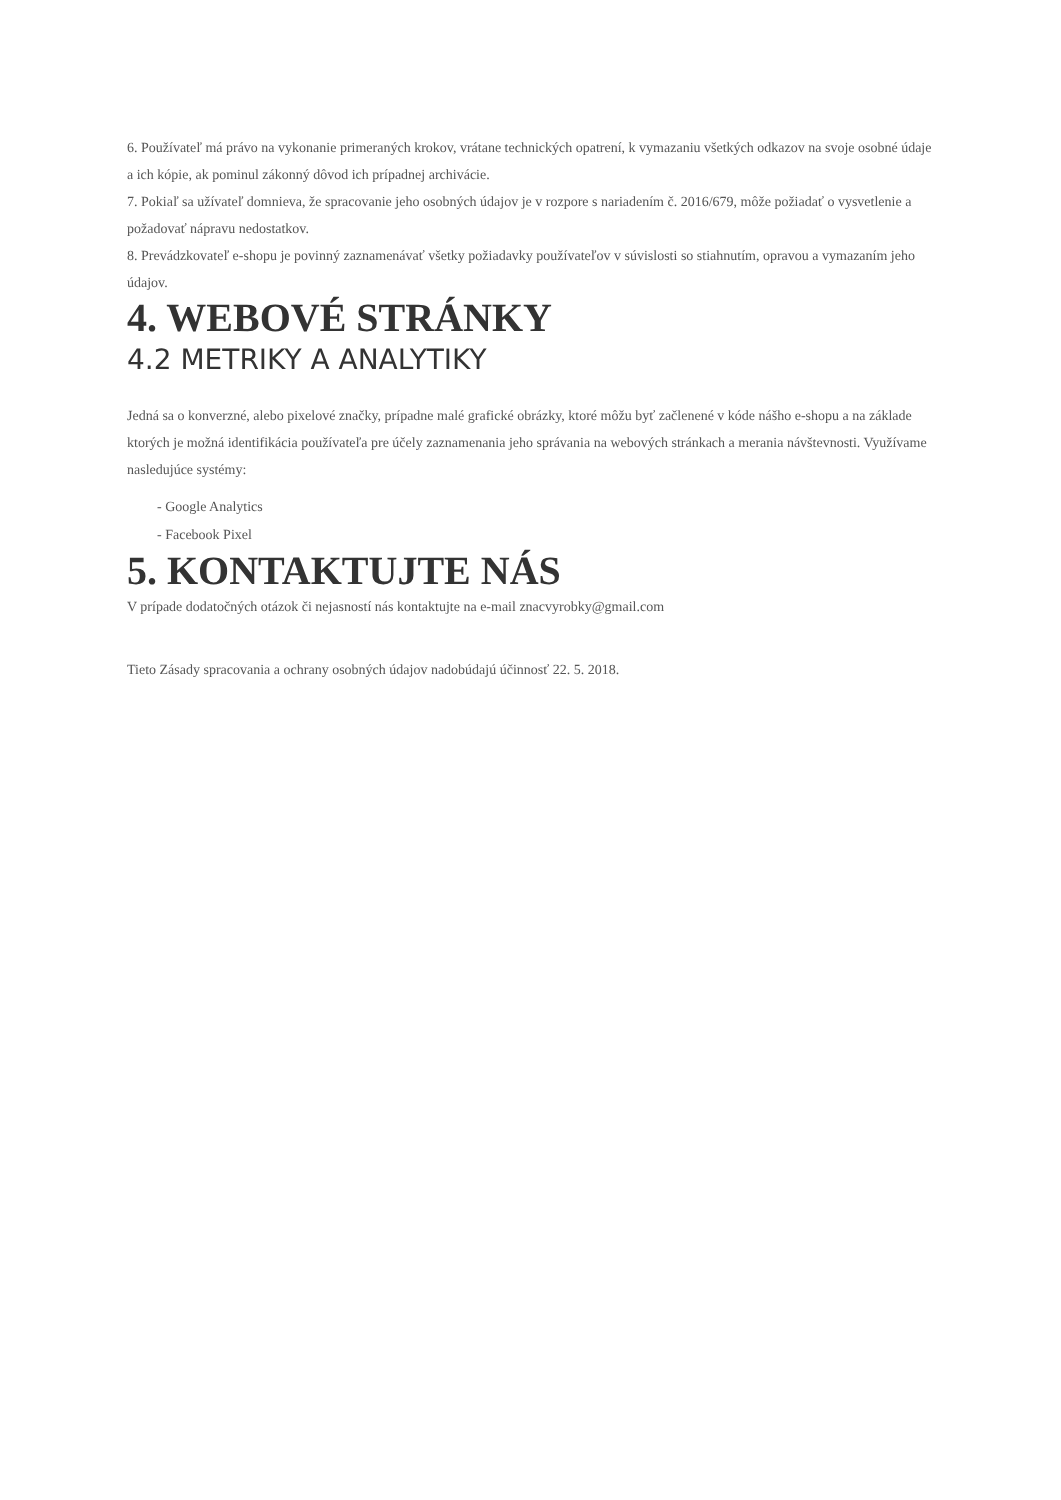6. Používateľ má právo na vykonanie primeraných krokov, vrátane technických opatrení, k vymazaniu všetkých odkazov na svoje osobné údaje a ich kópie, ak pominul zákonný dôvod ich prípadnej archivácie.
7. Pokiaľ sa užívateľ domnieva, že spracovanie jeho osobných údajov je v rozpore s nariadením č. 2016/679, môže požiadať o vysvetlenie a požadovať nápravu nedostatkov.
8. Prevádzkovateľ e-shopu je povinný zaznamenávať všetky požiadavky používateľov v súvislosti so stiahnutím, opravou a vymazaním jeho údajov.
4. WEBOVÉ STRÁNKY
4.2 METRIKY A ANALYTIKY
Jedná sa o konverzné, alebo pixelové značky, prípadne malé grafické obrázky, ktoré môžu byť začlenené v kóde nášho e-shopu a na základe ktorých je možná identifikácia používateľa pre účely zaznamenania jeho správania na webových stránkach a merania návštevnosti. Využívame nasledujúce systémy:
- Google Analytics
- Facebook Pixel
5. KONTAKTUJTE NÁS
V prípade dodatočných otázok či nejasností nás kontaktujte na e-mail znacvyrobky@gmail.com
Tieto Zásady spracovania a ochrany osobných údajov nadobúdajú účinnosť 22. 5. 2018.